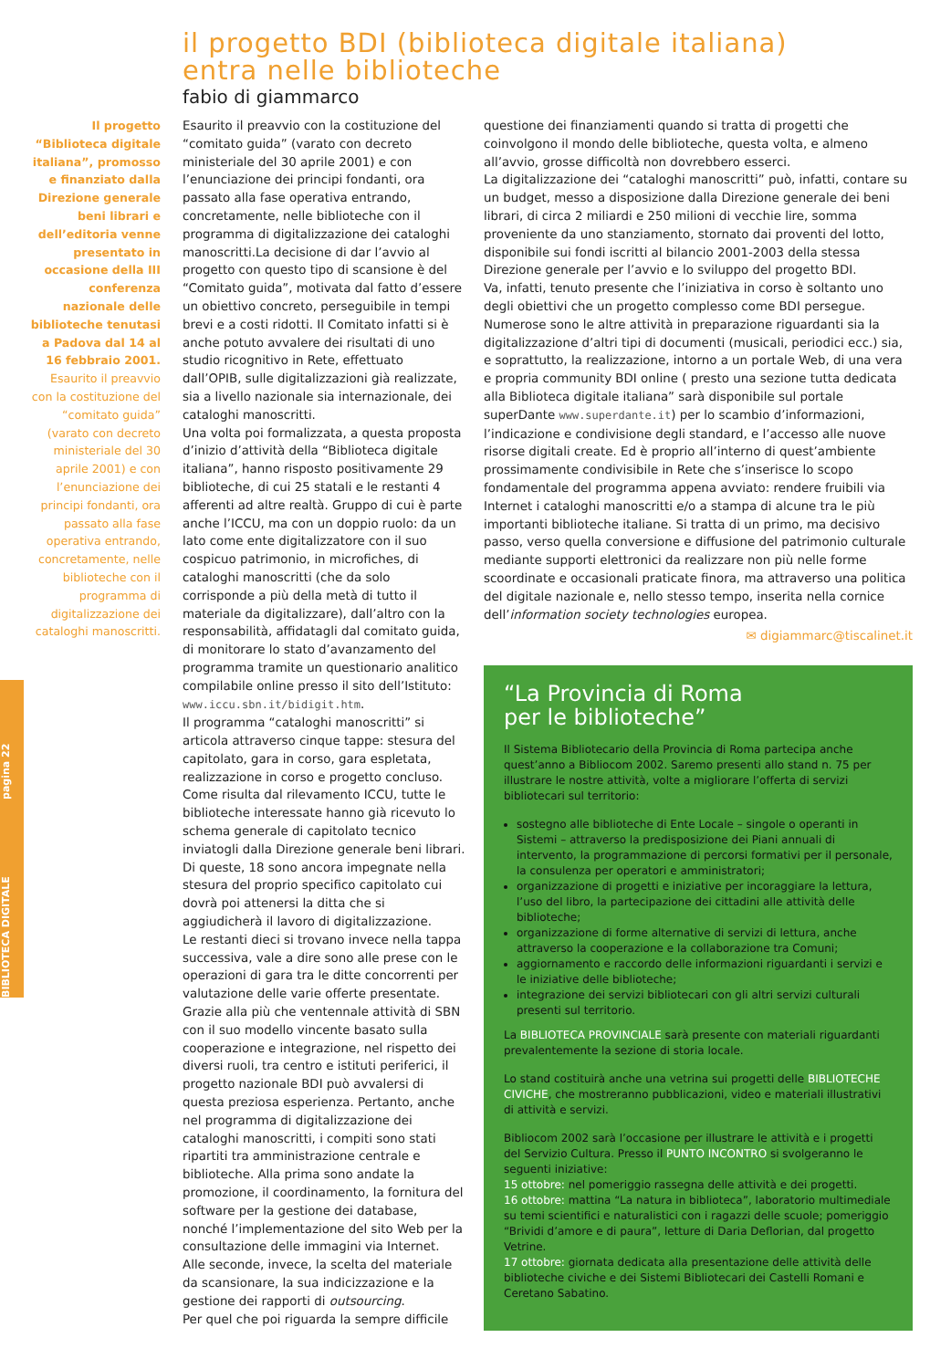BIBLIOTECA DIGITALE pagina 22
il progetto BDI (biblioteca digitale italiana)
entra nelle biblioteche
fabio di giammarco
Il progetto “Biblioteca digitale italiana”, promosso e finanziato dalla Direzione generale beni librari e dell’editoria venne presentato in occasione della III conferenza nazionale delle biblioteche tenutasi a Padova dal 14 al 16 febbraio 2001. Esaurito il preavvio con la costituzione del “comitato guida” (varato con decreto ministeriale del 30 aprile 2001) e con l’enunciazione dei principi fondanti, ora passato alla fase operativa entrando, concretamente, nelle biblioteche con il programma di digitalizzazione dei cataloghi manoscritti.
Esaurito il preavvio con la costituzione del “comitato guida” (varato con decreto ministeriale del 30 aprile 2001) e con l’enunciazione dei principi fondanti, ora passato alla fase operativa entrando, concretamente, nelle biblioteche con il programma di digitalizzazione dei cataloghi manoscritti.La decisione di dar l’avvio al progetto con questo tipo di scansione è del “Comitato guida”, motivata dal fatto d’essere un obiettivo concreto, perseguibile in tempi brevi e a costi ridotti. Il Comitato infatti si è anche potuto avvalere dei risultati di uno studio ricognitivo in Rete, effettuato dall’OPIB, sulle digitalizzazioni già realizzate, sia a livello nazionale sia internazionale, dei cataloghi manoscritti.
Una volta poi formalizzata, a questa proposta d’inizio d’attività della “Biblioteca digitale italiana”, hanno risposto positivamente 29 biblioteche, di cui 25 statali e le restanti 4 afferenti ad altre realtà. Gruppo di cui è parte anche l’ICCU, ma con un doppio ruolo: da un lato come ente digitalizzatore con il suo cospicuo patrimonio, in microfiches, di cataloghi manoscritti (che da solo corrisponde a più della metà di tutto il materiale da digitalizzare), dall’altro con la responsabilità, affidatagli dal comitato guida, di monitorare lo stato d’avanzamento del programma tramite un questionario analitico compilabile online presso il sito dell’Istituto: www.iccu.sbn.it/bidigit.htm.
Il programma “cataloghi manoscritti” si articola attraverso cinque tappe: stesura del capitolato, gara in corso, gara espletata, realizzazione in corso e progetto concluso. Come risulta dal rilevamento ICCU, tutte le biblioteche interessate hanno già ricevuto lo schema generale di capitolato tecnico inviatogli dalla Direzione generale beni librari. Di queste, 18 sono ancora impegnate nella stesura del proprio specifico capitolato cui dovrà poi attenersi la ditta che si aggiudicherà il lavoro di digitalizzazione.
Le restanti dieci si trovano invece nella tappa successiva, vale a dire sono alle prese con le operazioni di gara tra le ditte concorrenti per valutazione delle varie offerte presentate. Grazie alla più che ventennale attività di SBN con il suo modello vincente basato sulla cooperazione e integrazione, nel rispetto dei diversi ruoli, tra centro e istituti periferici, il progetto nazionale BDI può avvalersi di questa preziosa esperienza. Pertanto, anche nel programma di digitalizzazione dei cataloghi manoscritti, i compiti sono stati ripartiti tra amministrazione centrale e biblioteche. Alla prima sono andate la promozione, il coordinamento, la fornitura del software per la gestione dei database, nonché l’implementazione del sito Web per la consultazione delle immagini via Internet. Alle seconde, invece, la scelta del materiale da scansionare, la sua indicizzazione e la gestione dei rapporti di outsourcing.
Per quel che poi riguarda la sempre difficile
questione dei finanziamenti quando si tratta di progetti che coinvolgono il mondo delle biblioteche, questa volta, e almeno all’avvio, grosse difficoltà non dovrebbero esserci.
La digitalizzazione dei “cataloghi manoscritti” può, infatti, contare su un budget, messo a disposizione dalla Direzione generale dei beni librari, di circa 2 miliardi e 250 milioni di vecchie lire, somma proveniente da uno stanziamento, stornato dai proventi del lotto, disponibile sui fondi iscritti al bilancio 2001-2003 della stessa Direzione generale per l’avvio e lo sviluppo del progetto BDI.
Va, infatti, tenuto presente che l’iniziativa in corso è soltanto uno degli obiettivi che un progetto complesso come BDI persegue. Numerose sono le altre attività in preparazione riguardanti sia la digitalizzazione d’altri tipi di documenti (musicali, periodici ecc.) sia, e soprattutto, la realizzazione, intorno a un portale Web, di una vera e propria community BDI online ( presto una sezione tutta dedicata alla Biblioteca digitale italiana” sarà disponibile sul portale superDante www.superdante.it) per lo scambio d’informazioni, l’indicazione e condivisione degli standard, e l’accesso alle nuove risorse digitali create. Ed è proprio all’interno di quest’ambiente prossimamente condivisibile in Rete che s’inserisce lo scopo fondamentale del programma appena avviato: rendere fruibili via Internet i cataloghi manoscritti e/o a stampa di alcune tra le più importanti biblioteche italiane. Si tratta di un primo, ma decisivo passo, verso quella conversione e diffusione del patrimonio culturale mediante supporti elettronici da realizzare non più nelle forme scoordinate e occasionali praticate finora, ma attraverso una politica del digitale nazionale e, nello stesso tempo, inserita nella cornice dell’information society technologies europea.
✉ digiammarc@tiscalinet.it
“La Provincia di Roma
per le biblioteche”
Il Sistema Bibliotecario della Provincia di Roma partecipa anche quest’anno a Bibliocom 2002. Saremo presenti allo stand n. 75 per illustrare le nostre attività, volte a migliorare l’offerta di servizi bibliotecari sul territorio:
sostegno alle biblioteche di Ente Locale – singole o operanti in Sistemi – attraverso la predisposizione dei Piani annuali di intervento, la programmazione di percorsi formativi per il personale, la consulenza per operatori e amministratori;
organizzazione di progetti e iniziative per incoraggiare la lettura, l’uso del libro, la partecipazione dei cittadini alle attività delle biblioteche;
organizzazione di forme alternative di servizi di lettura, anche attraverso la cooperazione e la collaborazione tra Comuni;
aggiornamento e raccordo delle informazioni riguardanti i servizi e le iniziative delle biblioteche;
integrazione dei servizi bibliotecari con gli altri servizi culturali presenti sul territorio.
La BIBLIOTECA PROVINCIALE sarà presente con materiali riguardanti prevalentemente la sezione di storia locale.
Lo stand costituirà anche una vetrina sui progetti delle BIBLIOTECHE CIVICHE, che mostreranno pubblicazioni, video e materiali illustrativi di attività e servizi.
Bibliocom 2002 sarà l’occasione per illustrare le attività e i progetti del Servizio Cultura. Presso il PUNTO INCONTRO si svolgeranno le seguenti iniziative:
15 ottobre: nel pomeriggio rassegna delle attività e dei progetti.
16 ottobre: mattina “La natura in biblioteca”, laboratorio multimediale su temi scientifici e naturalistici con i ragazzi delle scuole; pomeriggio “Brividi d’amore e di paura”, letture di Daria Deflorian, dal progetto Vetrine.
17 ottobre: giornata dedicata alla presentazione delle attività delle biblioteche civiche e dei Sistemi Bibliotecari dei Castelli Romani e Ceretano Sabatino.